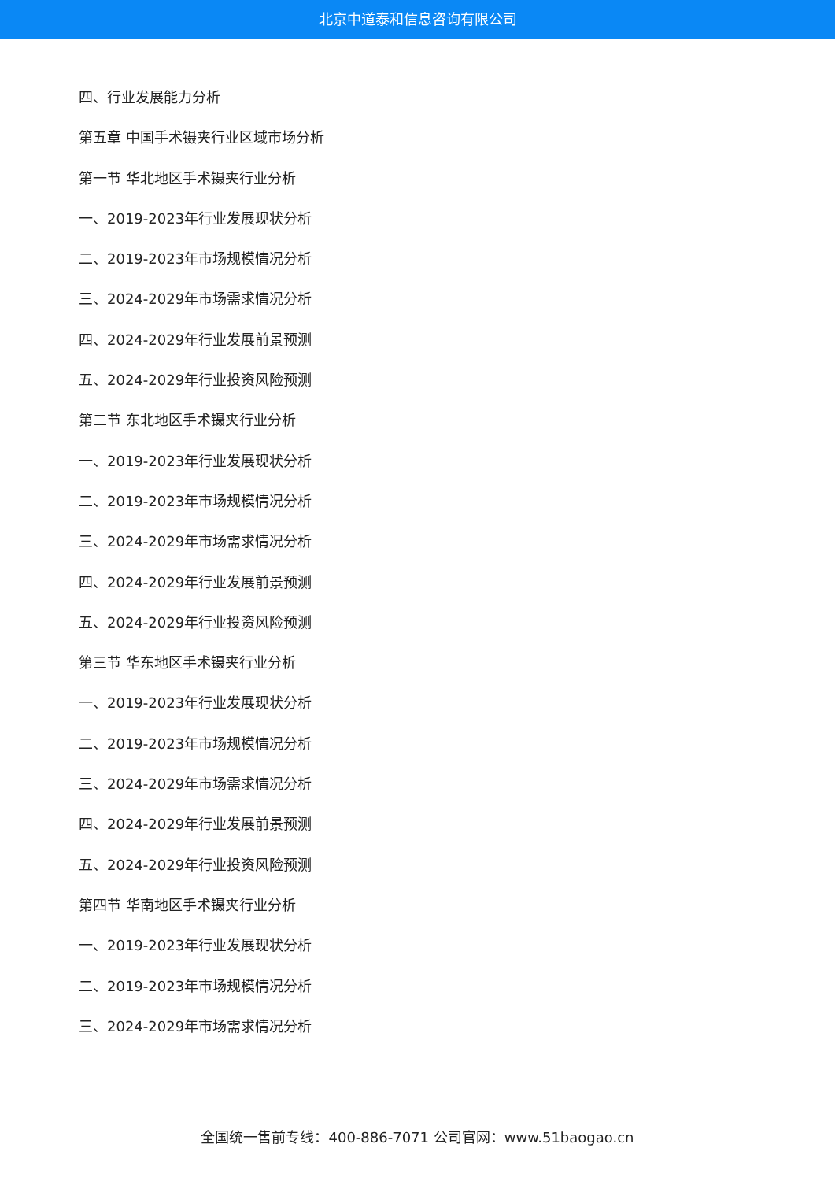北京中道泰和信息咨询有限公司
四、行业发展能力分析
第五章 中国手术镊夹行业区域市场分析
第一节 华北地区手术镊夹行业分析
一、2019-2023年行业发展现状分析
二、2019-2023年市场规模情况分析
三、2024-2029年市场需求情况分析
四、2024-2029年行业发展前景预测
五、2024-2029年行业投资风险预测
第二节 东北地区手术镊夹行业分析
一、2019-2023年行业发展现状分析
二、2019-2023年市场规模情况分析
三、2024-2029年市场需求情况分析
四、2024-2029年行业发展前景预测
五、2024-2029年行业投资风险预测
第三节 华东地区手术镊夹行业分析
一、2019-2023年行业发展现状分析
二、2019-2023年市场规模情况分析
三、2024-2029年市场需求情况分析
四、2024-2029年行业发展前景预测
五、2024-2029年行业投资风险预测
第四节 华南地区手术镊夹行业分析
一、2019-2023年行业发展现状分析
二、2019-2023年市场规模情况分析
三、2024-2029年市场需求情况分析
全国统一售前专线：400-886-7071 公司官网：www.51baogao.cn